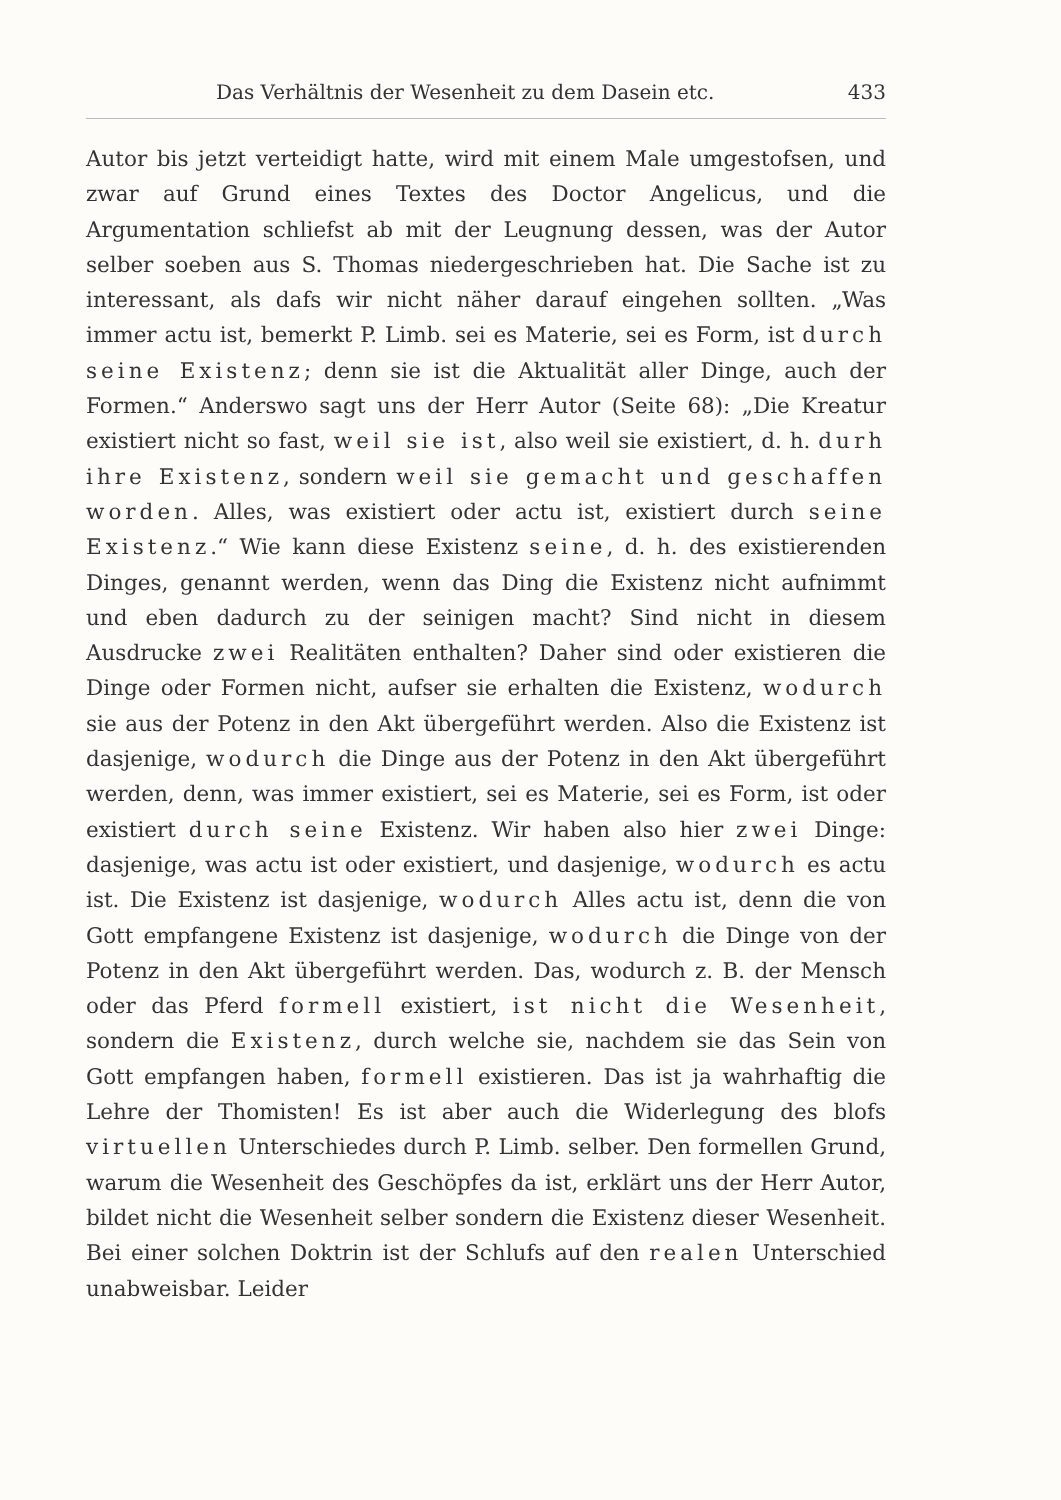Das Verhältnis der Wesenheit zu dem Dasein etc. 433
Autor bis jetzt verteidigt hatte, wird mit einem Male umgestofsen, und zwar auf Grund eines Textes des Doctor Angelicus, und die Argumentation schliefst ab mit der Leugnung dessen, was der Autor selber soeben aus S. Thomas niedergeschrieben hat. Die Sache ist zu interessant, als dafs wir nicht näher darauf eingehen sollten. „Was immer actu ist, bemerkt P. Limb. sei es Materie, sei es Form, ist durch seine Existenz; denn sie ist die Aktualität aller Dinge, auch der Formen.“ Anderswo sagt uns der Herr Autor (Seite 68): „Die Kreatur existiert nicht so fast, weil sie ist, also weil sie existiert, d. h. durh ihre Existenz, sondern weil sie gemacht und geschaffen worden. Alles, was existiert oder actu ist, existiert durch seine Existenz.“ Wie kann diese Existenz seine, d. h. des existierenden Dinges, genannt werden, wenn das Ding die Existenz nicht aufnimmt und eben dadurch zu der seinigen macht? Sind nicht in diesem Ausdrucke zwei Realitäten enthalten? Daher sind oder existieren die Dinge oder Formen nicht, aufser sie erhalten die Existenz, wodurch sie aus der Potenz in den Akt übergeführt werden. Also die Existenz ist dasjenige, wodurch die Dinge aus der Potenz in den Akt übergeführt werden, denn, was immer existiert, sei es Materie, sei es Form, ist oder existiert durch seine Existenz. Wir haben also hier zwei Dinge: dasjenige, was actu ist oder existiert, und dasjenige, wodurch es actu ist. Die Existenz ist dasjenige, wodurch Alles actu ist, denn die von Gott empfangene Existenz ist dasjenige, wodurch die Dinge von der Potenz in den Akt übergeführt werden. Das, wodurch z. B. der Mensch oder das Pferd formell existiert, ist nicht die Wesenheit, sondern die Existenz, durch welche sie, nachdem sie das Sein von Gott empfangen haben, formell existieren. Das ist ja wahrhaftig die Lehre der Thomisten! Es ist aber auch die Widerlegung des blofs virtuellen Unterschiedes durch P. Limb. selber. Den formellen Grund, warum die Wesenheit des Geschöpfes da ist, erklärt uns der Herr Autor, bildet nicht die Wesenheit selber sondern die Existenz dieser Wesenheit. Bei einer solchen Doktrin ist der Schlufs auf den realen Unterschied unabweisbar. Leider